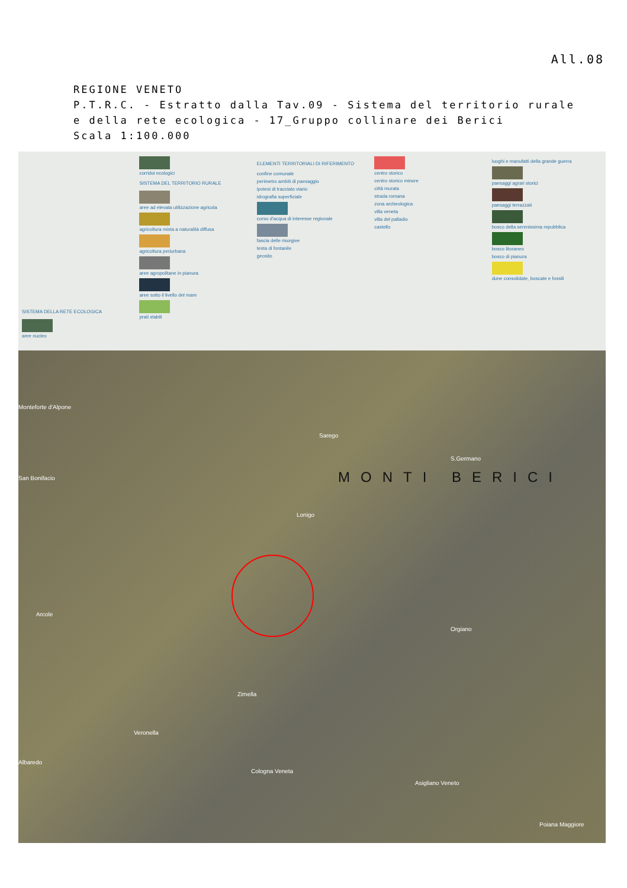All.08
REGIONE VENETO
P.T.R.C. - Estratto dalla Tav.09 - Sistema del territorio rurale
e della rete ecologica - 17_Gruppo collinare dei Berici
Scala 1:100.000
SISTEMA DELLA RETE ECOLOGICA
aree nucleo
corridoi ecologici
SISTEMA DEL TERRITORIO RURALE
aree ad elevata utilizzazione agricola
agricoltura mista a naturalità diffusa
agricoltura periurbana
aree agropolitane in pianura
aree sotto il livello del mare
prati stabili
ELEMENTI TERRITORIALI DI RIFERIMENTO
confine comunale
perimetro ambiti di paesaggio
ipotesi di tracciato viario
idrografia superficiale
corso d'acqua di interesse regionale
fascia delle risorgive
testa di fontanile
geosito
centro storico
centro storico minore
città murata
strada romana
zona archeologica
villa veneta
villa del palladio
castello
luoghi e manufatti della grande guerra
paesaggi agrari storici
paesaggi terrazzati
bosco della serenissima repubblica
bosco litoraneo
bosco di pianura
dune consolidate, boscate e fossili
Monteforte d'Alpone
San Bonifacio
Sarego
Lonigo
MONTI BERICI
S.Germano
Orgiano
Arcole
Cologna Veneta
Asigliano Veneto
Zimella
Veronella
Albaredo
Poiana Maggiore